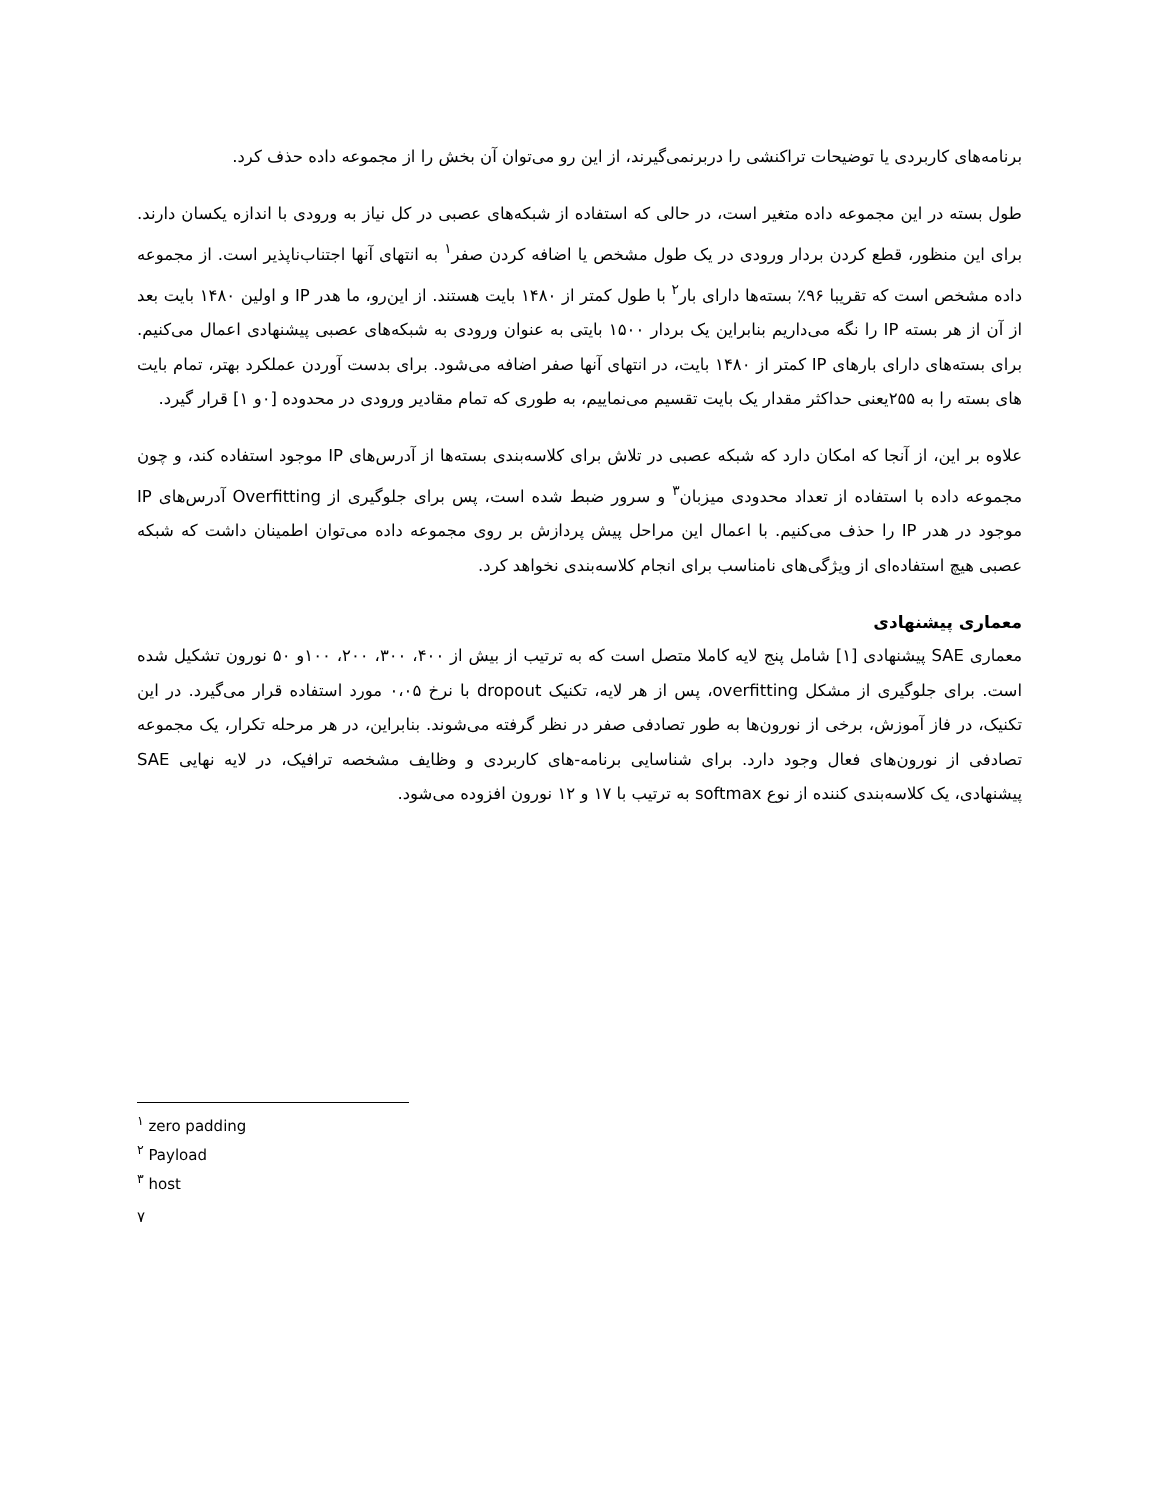برنامه‌های کاربردی یا توضیحات تراکنشی را دربرنمی‌گیرند، از این رو می‌توان آن بخش را از مجموعه داده حذف کرد.
طول بسته در این مجموعه داده متغیر است، در حالی که استفاده از شبکه‌های عصبی در کل نیاز به ورودی با اندازه یکسان دارند. برای این منظور، قطع کردن بردار ورودی در یک طول مشخص یا اضافه کردن صفر<sup>۱</sup> به انتهای آنها اجتناب‌ناپذیر است. از مجموعه داده مشخص است که تقریبا ۹۶٪ بسته‌ها دارای بار<sup>۲</sup> با طول کمتر از ۱۴۸۰ بایت هستند. از این‌رو، ما هدر IP و اولین ۱۴۸۰ بایت بعد از آن از هر بسته IP را نگه می‌داریم بنابراین یک بردار ۱۵۰۰ بایتی به عنوان ورودی به شبکه‌های عصبی پیشنهادی اعمال می‌کنیم. برای بسته‌های دارای بارهای IP کمتر از ۱۴۸۰ بایت، در انتهای آنها صفر اضافه می‌شود. برای بدست آوردن عملکرد بهتر، تمام بایت های بسته را به ۲۵۵یعنی حداکثر مقدار یک بایت تقسیم می‌نماییم، به طوری که تمام مقادیر ورودی در محدوده [۰و ۱] قرار گیرد.
علاوه بر این، از آنجا که امکان دارد که شبکه عصبی در تلاش برای کلاسه‌بندی بسته‌ها از آدرس‌های IP موجود استفاده کند، و چون مجموعه داده با استفاده از تعداد محدودی میزبان<sup>۳</sup> و سرور ضبط شده است، پس برای جلوگیری از Overfitting آدرس‌های IP موجود در هدر IP را حذف می‌کنیم. با اعمال این مراحل پیش پردازش بر روی مجموعه داده می‌توان اطمینان داشت که شبکه عصبی هیچ استفاده‌ای از ویژگی‌های نامناسب برای انجام کلاسه‌بندی نخواهد کرد.
معماری پیشنهادی
معماری SAE پیشنهادی [۱] شامل پنج لایه کاملا متصل است که به ترتیب از بیش از ۴۰۰، ۳۰۰، ۲۰۰، ۱۰۰و ۵۰ نورون تشکیل شده است. برای جلوگیری از مشکل overfitting، پس از هر لایه، تکنیک dropout با نرخ ۰،۰۵ مورد استفاده قرار می‌گیرد. در این تکنیک، در فاز آموزش، برخی از نورون‌ها به طور تصادفی صفر در نظر گرفته می‌شوند. بنابراین، در هر مرحله تکرار، یک مجموعه تصادفی از نورون‌های فعال وجود دارد. برای شناسایی برنامه-های کاربردی و وظایف مشخصه ترافیک، در لایه نهایی SAE پیشنهادی، یک کلاسه‌بندی کننده از نوع softmax به ترتیب با ۱۷ و ۱۲ نورون افزوده می‌شود.
<sup>۱</sup> zero padding
<sup>۲</sup> Payload
<sup>۳</sup> host
۷